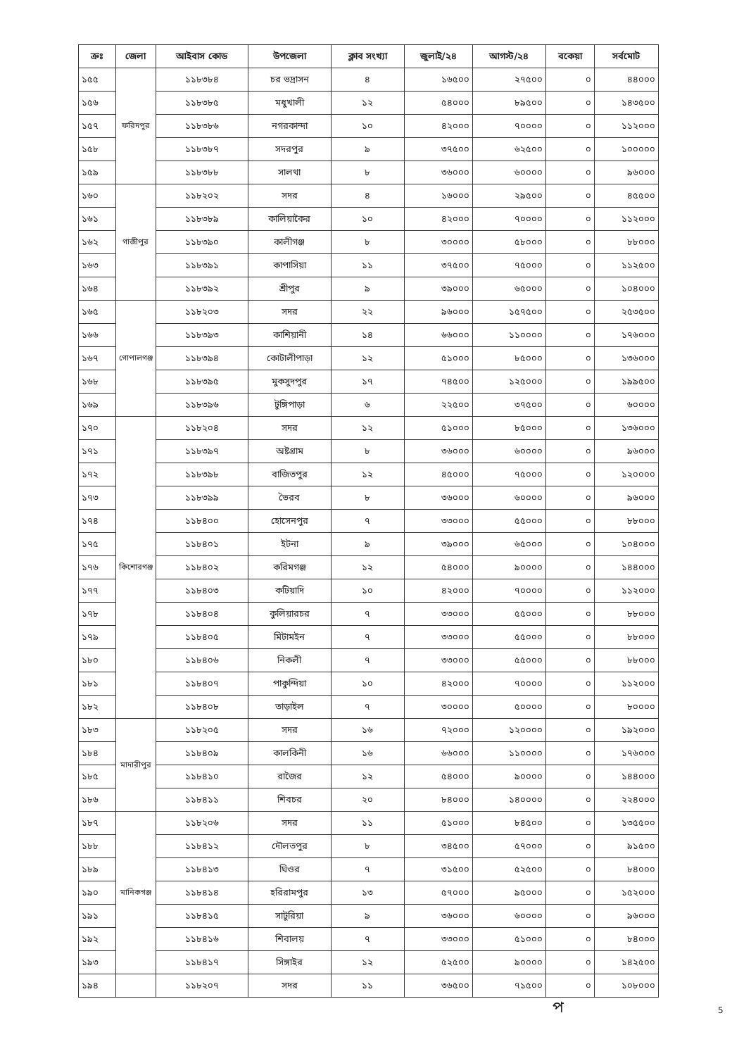| ক্রঃ | জেলা | আইবাস কোড | উপজেলা | ক্লাব সংখ্যা | জুলাই/২৪ | আগস্ট/২৪ | বকেয়া | সর্বমোট |
| --- | --- | --- | --- | --- | --- | --- | --- | --- |
| ১৫৫ | ফরিদপুর | ১১৮৩৮৪ | চর ভদ্রাসন | ৪ | ১৬৫০০ | ২৭৫০০ | ০ | ৪৪০০০ |
| ১৫৬ | | ১১৮৩৮৫ | মধুখালী | ১২ | ৫৪০০০ | ৮৯৫০০ | ০ | ১৪৩৫০০ |
| ১৫৭ | | ১১৮৩৮৬ | নগরকান্দা | ১০ | ৪২০০০ | ৭০০০০ | ০ | ১১২০০০ |
| ১৫৮ | | ১১৮৩৮৭ | সদরপুর | ৯ | ৩৭৫০০ | ৬২৫০০ | ০ | ১০০০০০ |
| ১৫৯ | | ১১৮৩৮৮ | সালথা | ৮ | ৩৬০০০ | ৬০০০০ | ০ | ৯৬০০০ |
| ১৬০ | গাজীপুর | ১১৮২০২ | সদর | ৪ | ১৬০০০ | ২৯৫০০ | ০ | ৪৫৫০০ |
| ১৬১ | | ১১৮৩৮৯ | কালিয়াকৈর | ১০ | ৪২০০০ | ৭০০০০ | ০ | ১১২০০০ |
| ১৬২ | | ১১৮৩৯০ | কালীগঞ্জ | ৮ | ৩০০০০ | ৫৮০০০ | ০ | ৮৮০০০ |
| ১৬৩ | | ১১৮৩৯১ | কাপাসিয়া | ১১ | ৩৭৫০০ | ৭৫০০০ | ০ | ১১২৫০০ |
| ১৬৪ | | ১১৮৩৯২ | শ্রীপুর | ৯ | ৩৯০০০ | ৬৫০০০ | ০ | ১০৪০০০ |
| ১৬৫ | গোপালগঞ্জ | ১১৮২০৩ | সদর | ২২ | ৯৬০০০ | ১৫৭৫০০ | ০ | ২৫৩৫০০ |
| ১৬৬ | | ১১৮৩৯৩ | কাশিয়ানী | ১৪ | ৬৬০০০ | ১১০০০০ | ০ | ১৭৬০০০ |
| ১৬৭ | | ১১৮৩৯৪ | কোটালীপাড়া | ১২ | ৫১০০০ | ৮৫০০০ | ০ | ১৩৬০০০ |
| ১৬৮ | | ১১৮৩৯৫ | মুকসুদপুর | ১৭ | ৭৪৫০০ | ১২৫০০০ | ০ | ১৯৯৫০০ |
| ১৬৯ | | ১১৮৩৯৬ | টুঙ্গিপাড়া | ৬ | ২২৫০০ | ৩৭৫০০ | ০ | ৬০০০০ |
| ১৭০ | কিশোরগঞ্জ | ১১৮২০৪ | সদর | ১২ | ৫১০০০ | ৮৫০০০ | ০ | ১৩৬০০০ |
| ১৭১ | | ১১৮৩৯৭ | অষ্টগ্রাম | ৮ | ৩৬০০০ | ৬০০০০ | ০ | ৯৬০০০ |
| ১৭২ | | ১১৮৩৯৮ | বাজিতপুর | ১২ | ৪৫০০০ | ৭৫০০০ | ০ | ১২০০০০ |
| ১৭৩ | | ১১৮৩৯৯ | ভৈরব | ৮ | ৩৬০০০ | ৬০০০০ | ০ | ৯৬০০০ |
| ১৭৪ | | ১১৮৪০০ | হোসেনপুর | ৭ | ৩৩০০০ | ৫৫০০০ | ০ | ৮৮০০০ |
| ১৭৫ | | ১১৮৪০১ | ইটনা | ৯ | ৩৯০০০ | ৬৫০০০ | ০ | ১০৪০০০ |
| ১৭৬ | | ১১৮৪০২ | করিমগঞ্জ | ১২ | ৫৪০০০ | ৯০০০০ | ০ | ১৪৪০০০ |
| ১৭৭ | | ১১৮৪০৩ | কটিয়াদি | ১০ | ৪২০০০ | ৭০০০০ | ০ | ১১২০০০ |
| ১৭৮ | | ১১৮৪০৪ | কুলিয়ারচর | ৭ | ৩৩০০০ | ৫৫০০০ | ০ | ৮৮০০০ |
| ১৭৯ | | ১১৮৪০৫ | মিটামইন | ৭ | ৩৩০০০ | ৫৫০০০ | ০ | ৮৮০০০ |
| ১৮০ | | ১১৮৪০৬ | নিকলী | ৭ | ৩৩০০০ | ৫৫০০০ | ০ | ৮৮০০০ |
| ১৮১ | | ১১৮৪০৭ | পাকুন্দিয়া | ১০ | ৪২০০০ | ৭০০০০ | ০ | ১১২০০০ |
| ১৮২ | | ১১৮৪০৮ | তাড়াইল | ৭ | ৩০০০০ | ৫০০০০ | ০ | ৮০০০০ |
| ১৮৩ | মাদারীপুর | ১১৮২০৫ | সদর | ১৬ | ৭২০০০ | ১২০০০০ | ০ | ১৯২০০০ |
| ১৮৪ | | ১১৮৪০৯ | কালকিনী | ১৬ | ৬৬০০০ | ১১০০০০ | ০ | ১৭৬০০০ |
| ১৮৫ | | ১১৮৪১০ | রাজৈর | ১২ | ৫৪০০০ | ৯০০০০ | ০ | ১৪৪০০০ |
| ১৮৬ | | ১১৮৪১১ | শিবচর | ২০ | ৮৪০০০ | ১৪০০০০ | ০ | ২২৪০০০ |
| ১৮৭ | মানিকগঞ্জ | ১১৮২০৬ | সদর | ১১ | ৫১০০০ | ৮৪৫০০ | ০ | ১৩৫৫০০ |
| ১৮৮ | | ১১৮৪১২ | দৌলতপুর | ৮ | ৩৪৫০০ | ৫৭০০০ | ০ | ৯১৫০০ |
| ১৮৯ | | ১১৮৪১৩ | ঘিওর | ৭ | ৩১৫০০ | ৫২৫০০ | ০ | ৮৪০০০ |
| ১৯০ | | ১১৮৪১৪ | হরিরামপুর | ১৩ | ৫৭০০০ | ৯৫০০০ | ০ | ১৫২০০০ |
| ১৯১ | | ১১৮৪১৫ | সাটুরিয়া | ৯ | ৩৬০০০ | ৬০০০০ | ০ | ৯৬০০০ |
| ১৯২ | | ১১৮৪১৬ | শিবালয় | ৭ | ৩৩০০০ | ৫১০০০ | ০ | ৮৪০০০ |
| ১৯৩ | | ১১৮৪১৭ | সিঙ্গাইর | ১২ | ৫২৫০০ | ৯০০০০ | ০ | ১৪২৫০০ |
| ১৯৪ | | ১১৮২০৭ | সদর | ১১ | ৩৬৫০০ | ৭১৫০০ | ০ | ১০৮০০০ |
প 5